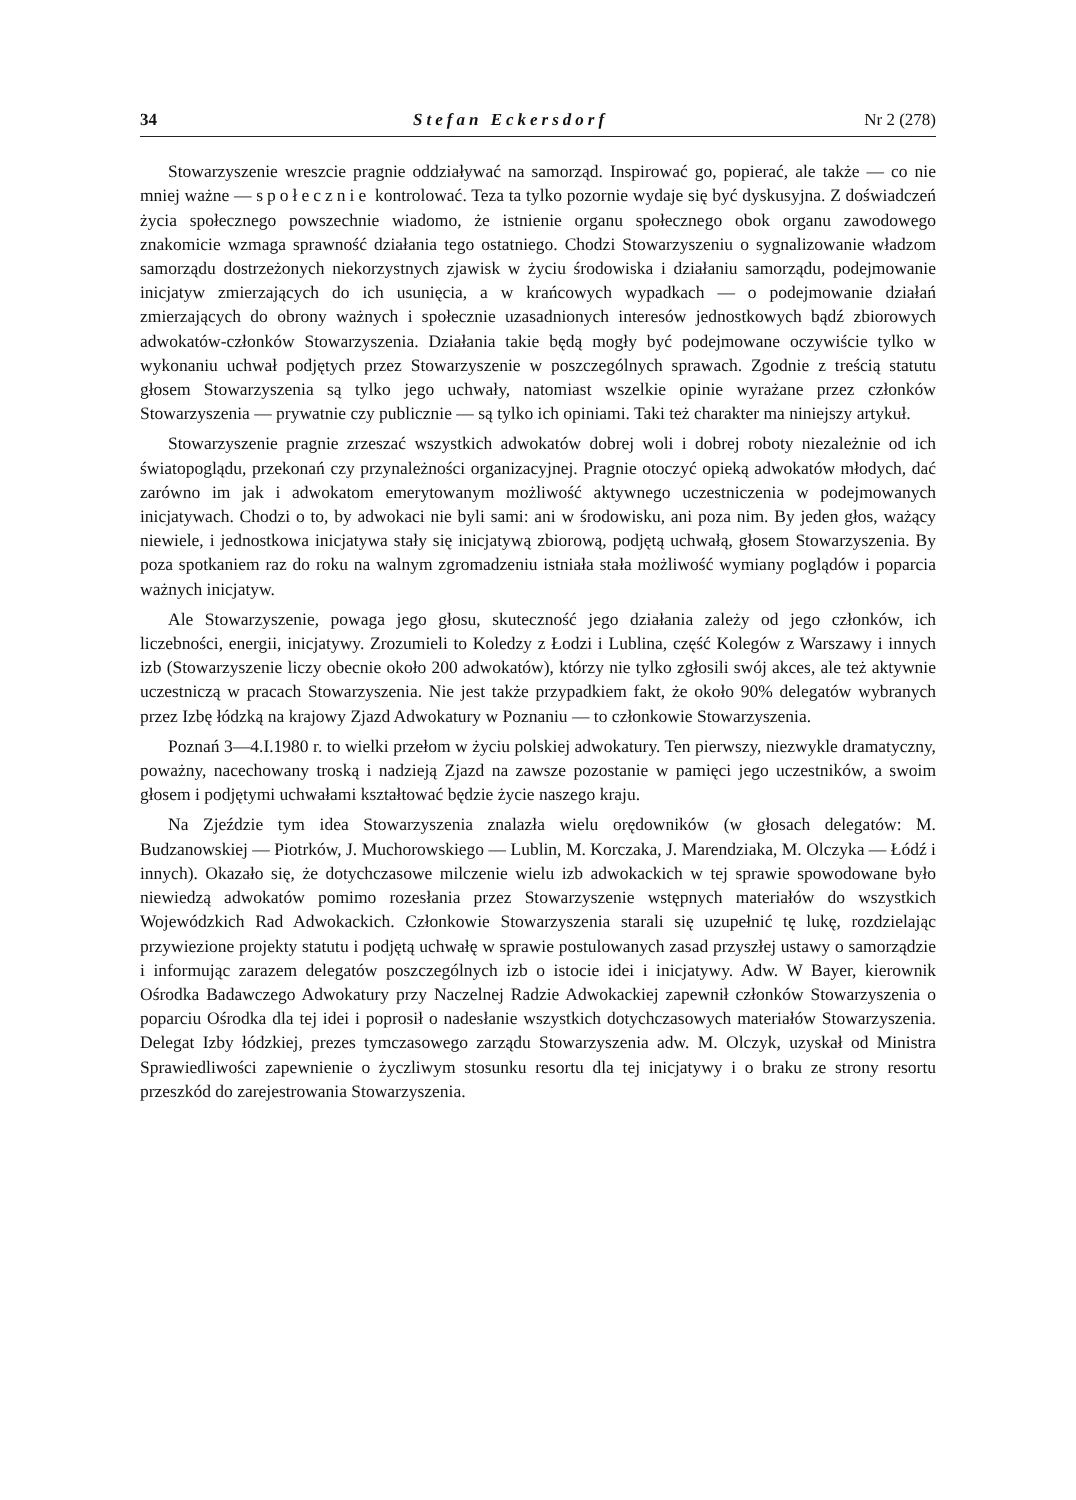34 Stefan Eckersdorf Nr 2 (278)
Stowarzyszenie wreszcie pragnie oddziaływać na samorząd. Inspirować go, popierać, ale także — co nie mniej ważne — społecznie kontrolować. Teza ta tylko pozornie wydaje się być dyskusyjna. Z doświadczeń życia społecznego powszechnie wiadomo, że istnienie organu społecznego obok organu zawodowego znakomicie wzmaga sprawność działania tego ostatniego. Chodzi Stowarzyszeniu o sygnalizowanie władzom samorządu dostrzeżonych niekorzystnych zjawisk w życiu środowiska i działaniu samorządu, podejmowanie inicjatyw zmierzających do ich usunięcia, a w krańcowych wypadkach — o podejmowanie działań zmierzających do obrony ważnych i społecznie uzasadnionych interesów jednostkowych bądź zbiorowych adwokatów-członków Stowarzyszenia. Działania takie będą mogły być podejmowane oczywiście tylko w wykonaniu uchwał podjętych przez Stowarzyszenie w poszczególnych sprawach. Zgodnie z treścią statutu głosem Stowarzyszenia są tylko jego uchwały, natomiast wszelkie opinie wyrażane przez członków Stowarzyszenia — prywatnie czy publicznie — są tylko ich opiniami. Taki też charakter ma niniejszy artykuł.
Stowarzyszenie pragnie zrzeszać wszystkich adwokatów dobrej woli i dobrej roboty niezależnie od ich światopoglądu, przekonań czy przynależności organizacyjnej. Pragnie otoczyć opieką adwokatów młodych, dać zarówno im jak i adwokatom emerytowanym możliwość aktywnego uczestniczenia w podejmowanych inicjatywach. Chodzi o to, by adwokaci nie byli sami: ani w środowisku, ani poza nim. By jeden głos, ważący niewiele, i jednostkowa inicjatywa stały się inicjatywą zbiorową, podjętą uchwałą, głosem Stowarzyszenia. By poza spotkaniem raz do roku na walnym zgromadzeniu istniała stała możliwość wymiany poglądów i poparcia ważnych inicjatyw.
Ale Stowarzyszenie, powaga jego głosu, skuteczność jego działania zależy od jego członków, ich liczebności, energii, inicjatywy. Zrozumieli to Koledzy z Łodzi i Lublina, część Kolegów z Warszawy i innych izb (Stowarzyszenie liczy obecnie około 200 adwokatów), którzy nie tylko zgłosili swój akces, ale też aktywnie uczestniczą w pracach Stowarzyszenia. Nie jest także przypadkiem fakt, że około 90% delegatów wybranych przez Izbę łódzką na krajowy Zjazd Adwokatury w Poznaniu — to członkowie Stowarzyszenia.
Poznań 3—4.I.1980 r. to wielki przełom w życiu polskiej adwokatury. Ten pierwszy, niezwykle dramatyczny, poważny, nacechowany troską i nadzieją Zjazd na zawsze pozostanie w pamięci jego uczestników, a swoim głosem i podjętymi uchwałami kształtować będzie życie naszego kraju.
Na Zjeździe tym idea Stowarzyszenia znalazła wielu orędowników (w głosach delegatów: M. Budzanowskiej — Piotrków, J. Muchorowskiego — Lublin, M. Korczaka, J. Marendziaka, M. Olczyka — Łódź i innych). Okazało się, że dotychczasowe milczenie wielu izb adwokackich w tej sprawie spowodowane było niewiedzą adwokatów pomimo rozesłania przez Stowarzyszenie wstępnych materiałów do wszystkich Wojewódzkich Rad Adwokackich. Członkowie Stowarzyszenia starali się uzupełnić tę lukę, rozdzielając przywiezione projekty statutu i podjętą uchwałę w sprawie postulowanych zasad przyszłej ustawy o samorządzie i informując zarazem delegatów poszczególnych izb o istocie idei i inicjatywy. Adw. W Bayer, kierownik Ośrodka Badawczego Adwokatury przy Naczelnej Radzie Adwokackiej zapewnił członków Stowarzyszenia o poparciu Ośrodka dla tej idei i poprosił o nadesłanie wszystkich dotychczasowych materiałów Stowarzyszenia. Delegat Izby łódzkiej, prezes tymczasowego zarządu Stowarzyszenia adw. M. Olczyk, uzyskał od Ministra Sprawiedliwości zapewnienie o życzliwym stosunku resortu dla tej inicjatywy i o braku ze strony resortu przeszkód do zarejestrowania Stowarzyszenia.